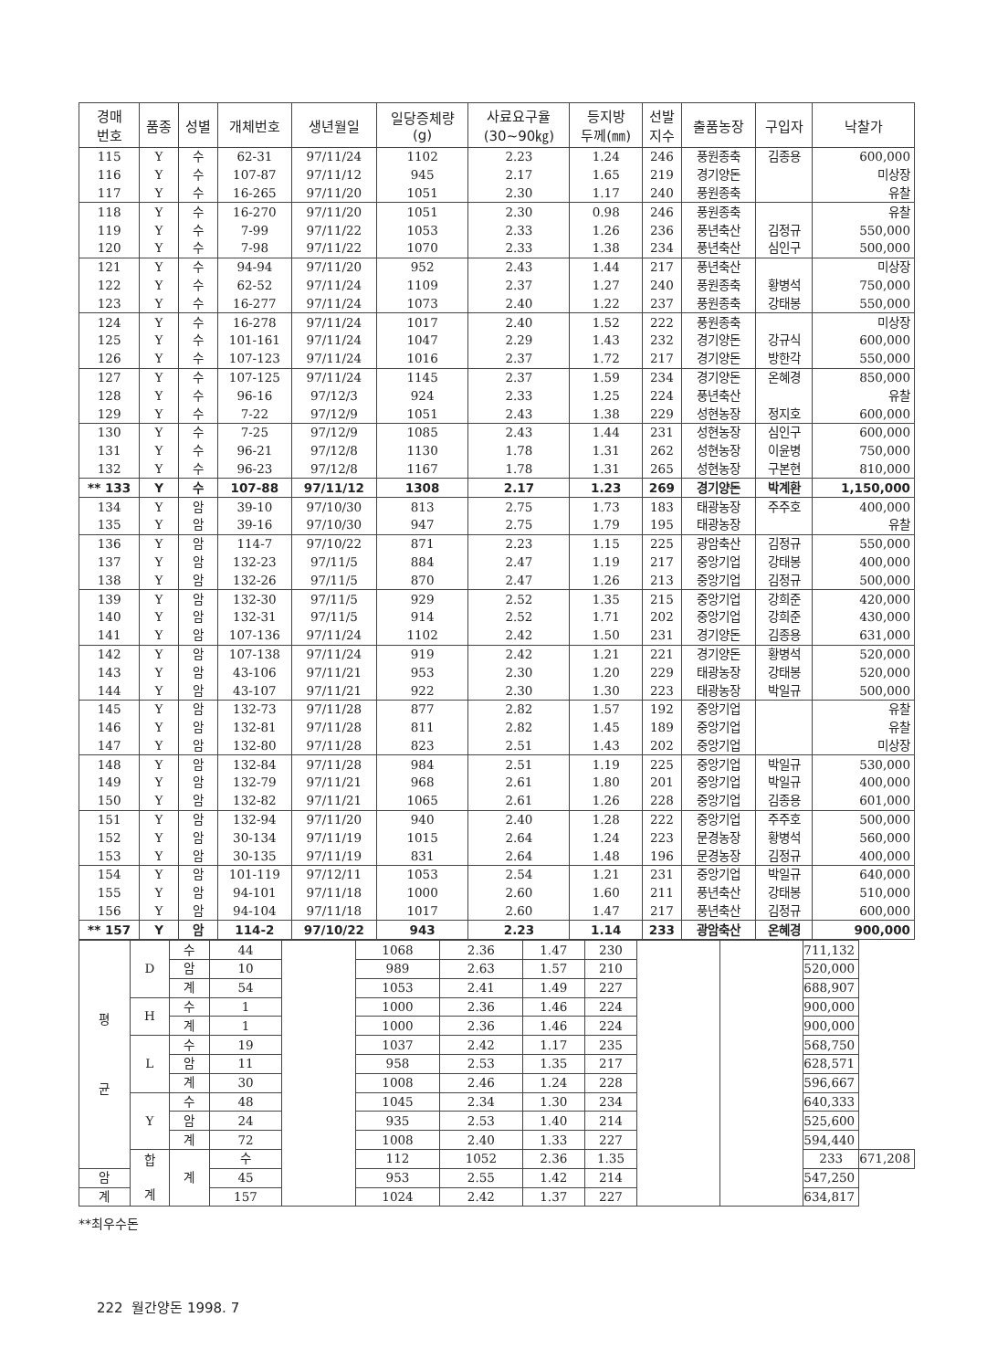| 경매 번호 | 품종 | 성별 | 개체번호 | 생년월일 | 일당증체량 (g) | 사료요구율 (30~90㎏) | 등지방 두께(㎜) | 선발 지수 | 출품농장 | 구입자 | 낙찰가 |
| --- | --- | --- | --- | --- | --- | --- | --- | --- | --- | --- | --- |
| 115 | Y | 수 | 62-31 | 97/11/24 | 1102 | 2.23 | 1.24 | 246 | 풍원종축 | 김종용 | 600,000 |
| 116 | Y | 수 | 107-87 | 97/11/12 | 945 | 2.17 | 1.65 | 219 | 경기양돈 | | 미상장 |
| 117 | Y | 수 | 16-265 | 97/11/20 | 1051 | 2.30 | 1.17 | 240 | 풍원종축 | | 유찰 |
| 118 | Y | 수 | 16-270 | 97/11/20 | 1051 | 2.30 | 0.98 | 246 | 풍원종축 | | 유찰 |
| 119 | Y | 수 | 7-99 | 97/11/22 | 1053 | 2.33 | 1.26 | 236 | 풍년축산 | 김정규 | 550,000 |
| 120 | Y | 수 | 7-98 | 97/11/22 | 1070 | 2.33 | 1.38 | 234 | 풍년축산 | 심인구 | 500,000 |
| 121 | Y | 수 | 94-94 | 97/11/20 | 952 | 2.43 | 1.44 | 217 | 풍년축산 | | 미상장 |
| 122 | Y | 수 | 62-52 | 97/11/24 | 1109 | 2.37 | 1.27 | 240 | 풍원종축 | 황병석 | 750,000 |
| 123 | Y | 수 | 16-277 | 97/11/24 | 1073 | 2.40 | 1.22 | 237 | 풍원종축 | 강태봉 | 550,000 |
| 124 | Y | 수 | 16-278 | 97/11/24 | 1017 | 2.40 | 1.52 | 222 | 풍원종축 | | 미상장 |
| 125 | Y | 수 | 101-161 | 97/11/24 | 1047 | 2.29 | 1.43 | 232 | 경기양돈 | 강규식 | 600,000 |
| 126 | Y | 수 | 107-123 | 97/11/24 | 1016 | 2.37 | 1.72 | 217 | 경기양돈 | 방한각 | 550,000 |
| 127 | Y | 수 | 107-125 | 97/11/24 | 1145 | 2.37 | 1.59 | 234 | 경기양돈 | 온혜경 | 850,000 |
| 128 | Y | 수 | 96-16 | 97/12/3 | 924 | 2.33 | 1.25 | 224 | 풍년축산 | | 유찰 |
| 129 | Y | 수 | 7-22 | 97/12/9 | 1051 | 2.43 | 1.38 | 229 | 성현농장 | 정지호 | 600,000 |
| 130 | Y | 수 | 7-25 | 97/12/9 | 1085 | 2.43 | 1.44 | 231 | 성현농장 | 심인구 | 600,000 |
| 131 | Y | 수 | 96-21 | 97/12/8 | 1130 | 1.78 | 1.31 | 262 | 성현농장 | 이윤병 | 750,000 |
| 132 | Y | 수 | 96-23 | 97/12/8 | 1167 | 1.78 | 1.31 | 265 | 성현농장 | 구본현 | 810,000 |
| ** 133 | Y | 수 | 107-88 | 97/11/12 | 1308 | 2.17 | 1.23 | 269 | 경기양돈 | 박계환 | 1,150,000 |
| 134 | Y | 암 | 39-10 | 97/10/30 | 813 | 2.75 | 1.73 | 183 | 태광농장 | 주주호 | 400,000 |
| 135 | Y | 암 | 39-16 | 97/10/30 | 947 | 2.75 | 1.79 | 195 | 태광농장 | | 유찰 |
| 136 | Y | 암 | 114-7 | 97/10/22 | 871 | 2.23 | 1.15 | 225 | 광암축산 | 김정규 | 550,000 |
| 137 | Y | 암 | 132-23 | 97/11/5 | 884 | 2.47 | 1.19 | 217 | 중앙기업 | 강태봉 | 400,000 |
| 138 | Y | 암 | 132-26 | 97/11/5 | 870 | 2.47 | 1.26 | 213 | 중앙기업 | 김정규 | 500,000 |
| 139 | Y | 암 | 132-30 | 97/11/5 | 929 | 2.52 | 1.35 | 215 | 중앙기업 | 강희준 | 420,000 |
| 140 | Y | 암 | 132-31 | 97/11/5 | 914 | 2.52 | 1.71 | 202 | 중앙기업 | 강희준 | 430,000 |
| 141 | Y | 암 | 107-136 | 97/11/24 | 1102 | 2.42 | 1.50 | 231 | 경기양돈 | 김종용 | 631,000 |
| 142 | Y | 암 | 107-138 | 97/11/24 | 919 | 2.42 | 1.21 | 221 | 경기양돈 | 황병석 | 520,000 |
| 143 | Y | 암 | 43-106 | 97/11/21 | 953 | 2.30 | 1.20 | 229 | 태광농장 | 강태봉 | 520,000 |
| 144 | Y | 암 | 43-107 | 97/11/21 | 922 | 2.30 | 1.30 | 223 | 태광농장 | 박일규 | 500,000 |
| 145 | Y | 암 | 132-73 | 97/11/28 | 877 | 2.82 | 1.57 | 192 | 중앙기업 | | 유찰 |
| 146 | Y | 암 | 132-81 | 97/11/28 | 811 | 2.82 | 1.45 | 189 | 중앙기업 | | 유찰 |
| 147 | Y | 암 | 132-80 | 97/11/28 | 823 | 2.51 | 1.43 | 202 | 중앙기업 | | 미상장 |
| 148 | Y | 암 | 132-84 | 97/11/28 | 984 | 2.51 | 1.19 | 225 | 중앙기업 | 박일규 | 530,000 |
| 149 | Y | 암 | 132-79 | 97/11/21 | 968 | 2.61 | 1.80 | 201 | 중앙기업 | 박일규 | 400,000 |
| 150 | Y | 암 | 132-82 | 97/11/21 | 1065 | 2.61 | 1.26 | 228 | 중앙기업 | 김종용 | 601,000 |
| 151 | Y | 암 | 132-94 | 97/11/20 | 940 | 2.40 | 1.28 | 222 | 중앙기업 | 주주호 | 500,000 |
| 152 | Y | 암 | 30-134 | 97/11/19 | 1015 | 2.64 | 1.24 | 223 | 문경농장 | 황병석 | 560,000 |
| 153 | Y | 암 | 30-135 | 97/11/19 | 831 | 2.64 | 1.48 | 196 | 문경농장 | 김정규 | 400,000 |
| 154 | Y | 암 | 101-119 | 97/12/11 | 1053 | 2.54 | 1.21 | 231 | 중앙기업 | 박일규 | 640,000 |
| 155 | Y | 암 | 94-101 | 97/11/18 | 1000 | 2.60 | 1.60 | 211 | 풍년축산 | 강태봉 | 510,000 |
| 156 | Y | 암 | 94-104 | 97/11/18 | 1017 | 2.60 | 1.47 | 217 | 풍년축산 | 김정규 | 600,000 |
| ** 157 | Y | 암 | 114-2 | 97/10/22 | 943 | 2.23 | 1.14 | 233 | 광암축산 | 온혜경 | 900,000 |
| 평 균 | D | 수 | 44 | | 1068 | 2.36 | 1.47 | 230 | | | 711,132 | |
| | | 암 | 10 | | 989 | 2.63 | 1.57 | 210 | | | 520,000 | |
| | | 계 | 54 | | 1053 | 2.41 | 1.49 | 227 | | | 688,907 | |
| | H | 수 | 1 | | 1000 | 2.36 | 1.46 | 224 | | | 900,000 | |
| | | 계 | 1 | | 1000 | 2.36 | 1.46 | 224 | | | 900,000 | |
| | L | 수 | 19 | | 1037 | 2.42 | 1.17 | 235 | | | 568,750 | |
| | | 암 | 11 | | 958 | 2.53 | 1.35 | 217 | | | 628,571 | |
| | | 계 | 30 | | 1008 | 2.46 | 1.24 | 228 | | | 596,667 | |
| | Y | 수 | 48 | | 1045 | 2.34 | 1.30 | 234 | | | 640,333 | |
| | | 암 | 24 | | 935 | 2.53 | 1.40 | 214 | | | 525,600 | |
| | | 계 | 72 | | 1008 | 2.40 | 1.33 | 227 | | | 594,440 | |
| | 합 계 | 계 | 수 | | 112 | 1052 | 2.36 | 1.35 | | | 233 | 671,208 |
| 암 | | | 45 | | 953 | 2.55 | 1.42 | 214 | | | 547,250 | |
| 계 | | | 157 | | 1024 | 2.42 | 1.37 | 227 | | | 634,817 | |
**최우수돈
222 월간양돈 1998. 7